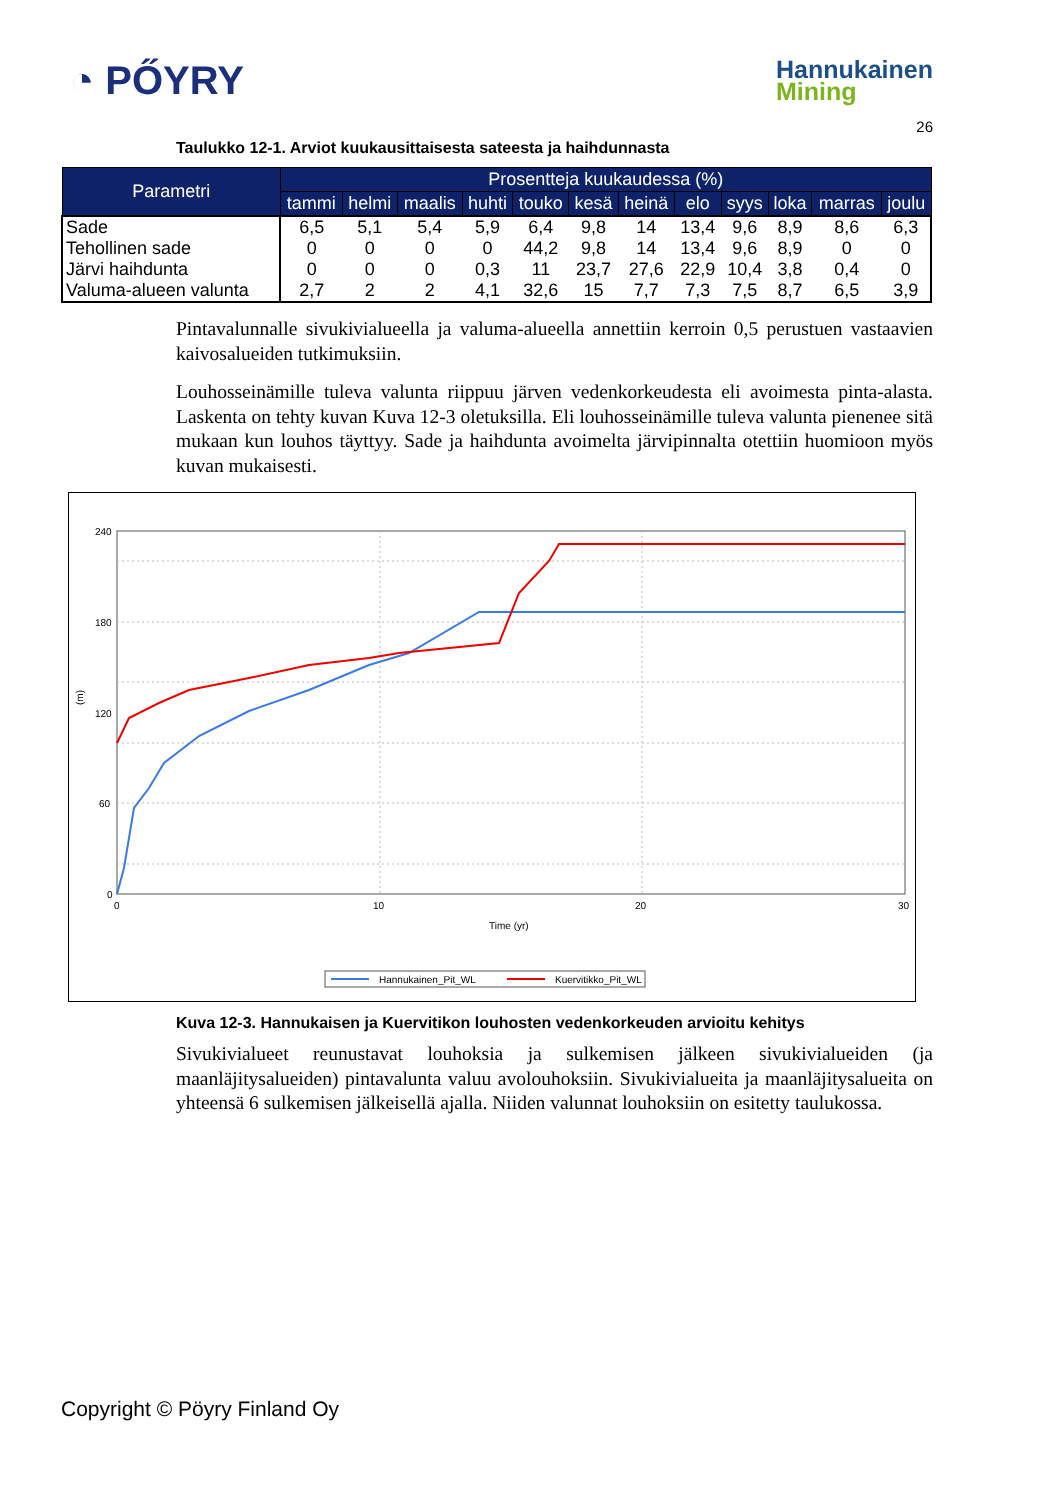◔ PŐYRY
Hannukainen
Mining
26
Taulukko 12-1. Arviot kuukausittaisesta sateesta ja haihdunnasta
| Parametri | Prosentteja kuukaudessa (%) | | | | | | | | | | | |
| --- | --- | --- | --- | --- | --- | --- | --- | --- | --- | --- | --- | --- |
| | tammi | helmi | maalis | huhti | touko | kesä | heinä | elo | syys | loka | marras | joulu |
| Sade | 6,5 | 5,1 | 5,4 | 5,9 | 6,4 | 9,8 | 14 | 13,4 | 9,6 | 8,9 | 8,6 | 6,3 |
| Tehollinen sade | 0 | 0 | 0 | 0 | 44,2 | 9,8 | 14 | 13,4 | 9,6 | 8,9 | 0 | 0 |
| Järvi haihdunta | 0 | 0 | 0 | 0,3 | 11 | 23,7 | 27,6 | 22,9 | 10,4 | 3,8 | 0,4 | 0 |
| Valuma-alueen valunta | 2,7 | 2 | 2 | 4,1 | 32,6 | 15 | 7,7 | 7,3 | 7,5 | 8,7 | 6,5 | 3,9 |
Pintavalunnalle sivukivialueella ja valuma-alueella annettiin kerroin 0,5 perustuen vastaavien kaivosalueiden tutkimuksiin.
Louhosseinämille tuleva valunta riippuu järven vedenkorkeudesta eli avoimesta pinta-alasta. Laskenta on tehty kuvan Kuva 12-3 oletuksilla. Eli louhosseinämille tuleva valunta pienenee sitä mukaan kun louhos täyttyy. Sade ja haihdunta avoimelta järvipinnalta otettiin huomioon myös kuvan mukaisesti.
240
180
120
(m)
60
0
0
10
20
30
Time (yr)
Hannukainen_Pit_WL
Kuervitikko_Pit_WL
Kuva 12-3. Hannukaisen ja Kuervitikon louhosten vedenkorkeuden arvioitu kehitys
Sivukivialueet reunustavat louhoksia ja sulkemisen jälkeen sivukivialueiden (ja maanläjitysalueiden) pintavalunta valuu avolouhoksiin. Sivukivialueita ja maanläjitysalueita on yhteensä 6 sulkemisen jälkeisellä ajalla. Niiden valunnat louhoksiin on esitetty taulukossa.
Copyright © Pöyry Finland Oy